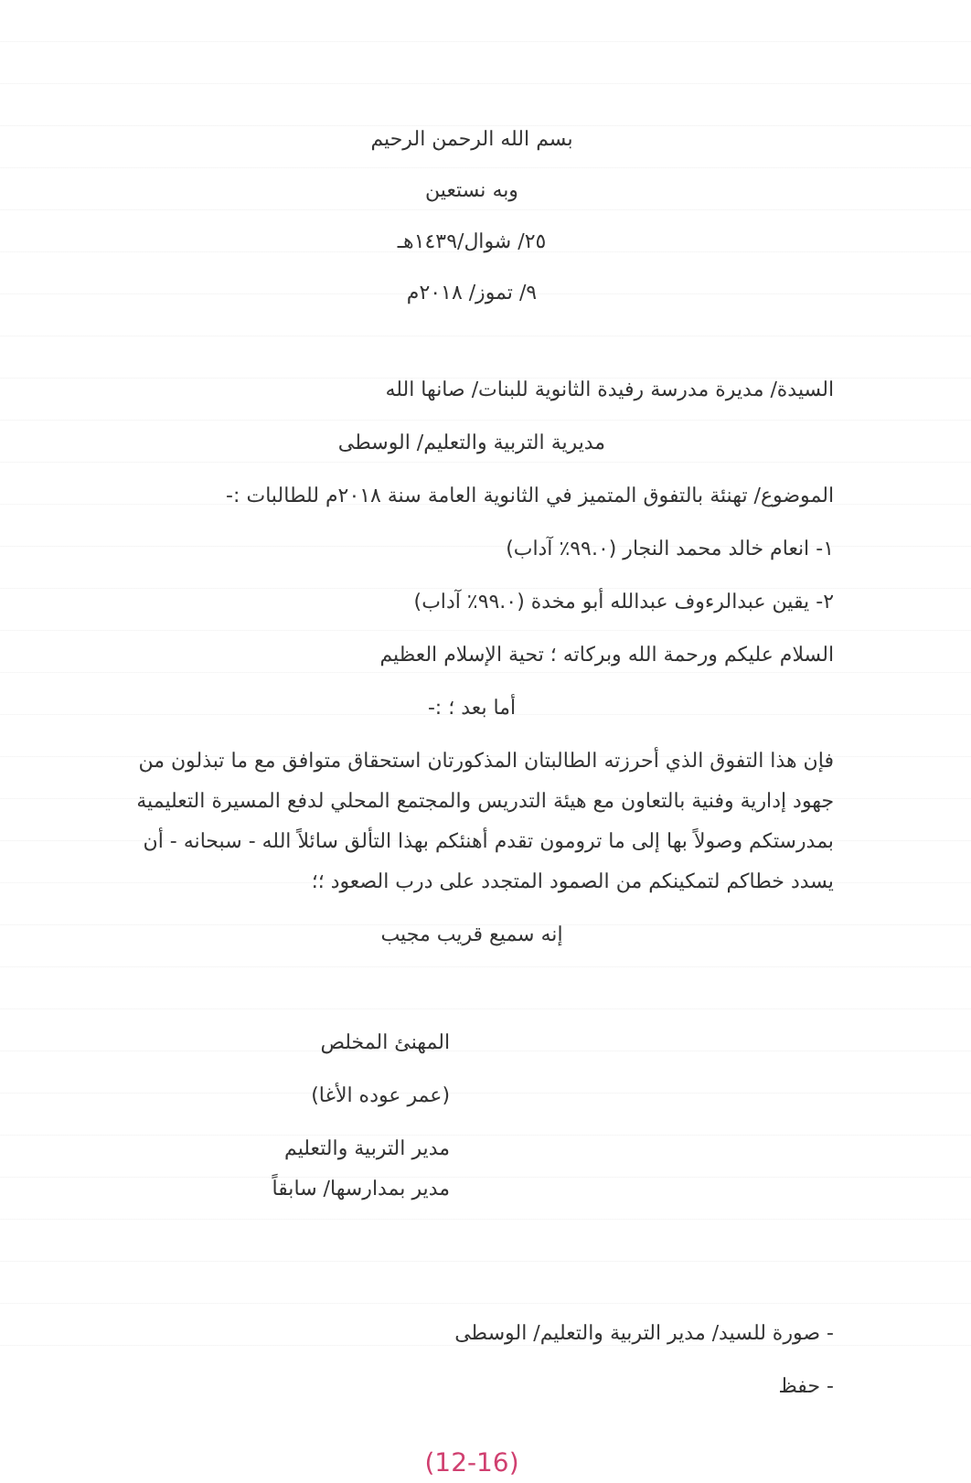بسم الله الرحمن الرحيم
وبه نستعين
٢٥/ شوال/١٤٣٩هـ
٩/ تموز/ ٢٠١٨م
السيدة/ مديرة مدرسة رفيدة الثانوية للبنات/ صانها الله
مديرية التربية والتعليم/ الوسطى
الموضوع/ تهنئة بالتفوق المتميز في الثانوية العامة سنة ٢٠١٨م للطالبات :-
١- انعام خالد محمد النجار (٩٩.٠٪ آداب)
٢- يقين عبدالرءوف عبدالله أبو مخدة (٩٩.٠٪ آداب)
السلام عليكم ورحمة الله وبركاته ؛ تحية الإسلام العظيم
أما بعد ؛ :-
فإن هذا التفوق الذي أحرزته الطالبتان المذكورتان استحقاق متوافق مع ما تبذلون من جهود إدارية وفنية بالتعاون مع هيئة التدريس والمجتمع المحلي لدفع المسيرة التعليمية بمدرستكم وصولاً بها إلى ما ترومون تقدم أهنئكم بهذا التألق سائلاً الله - سبحانه - أن يسدد خطاكم لتمكينكم من الصمود المتجدد على درب الصعود ؛؛
إنه سميع قريب مجيب
المهنئ المخلص
(عمر عوده الأغا)
مدير التربية والتعليم
مدير بمدارسها/ سابقاً
- صورة للسيد/ مدير التربية والتعليم/ الوسطى
- حفظ
(12-16)